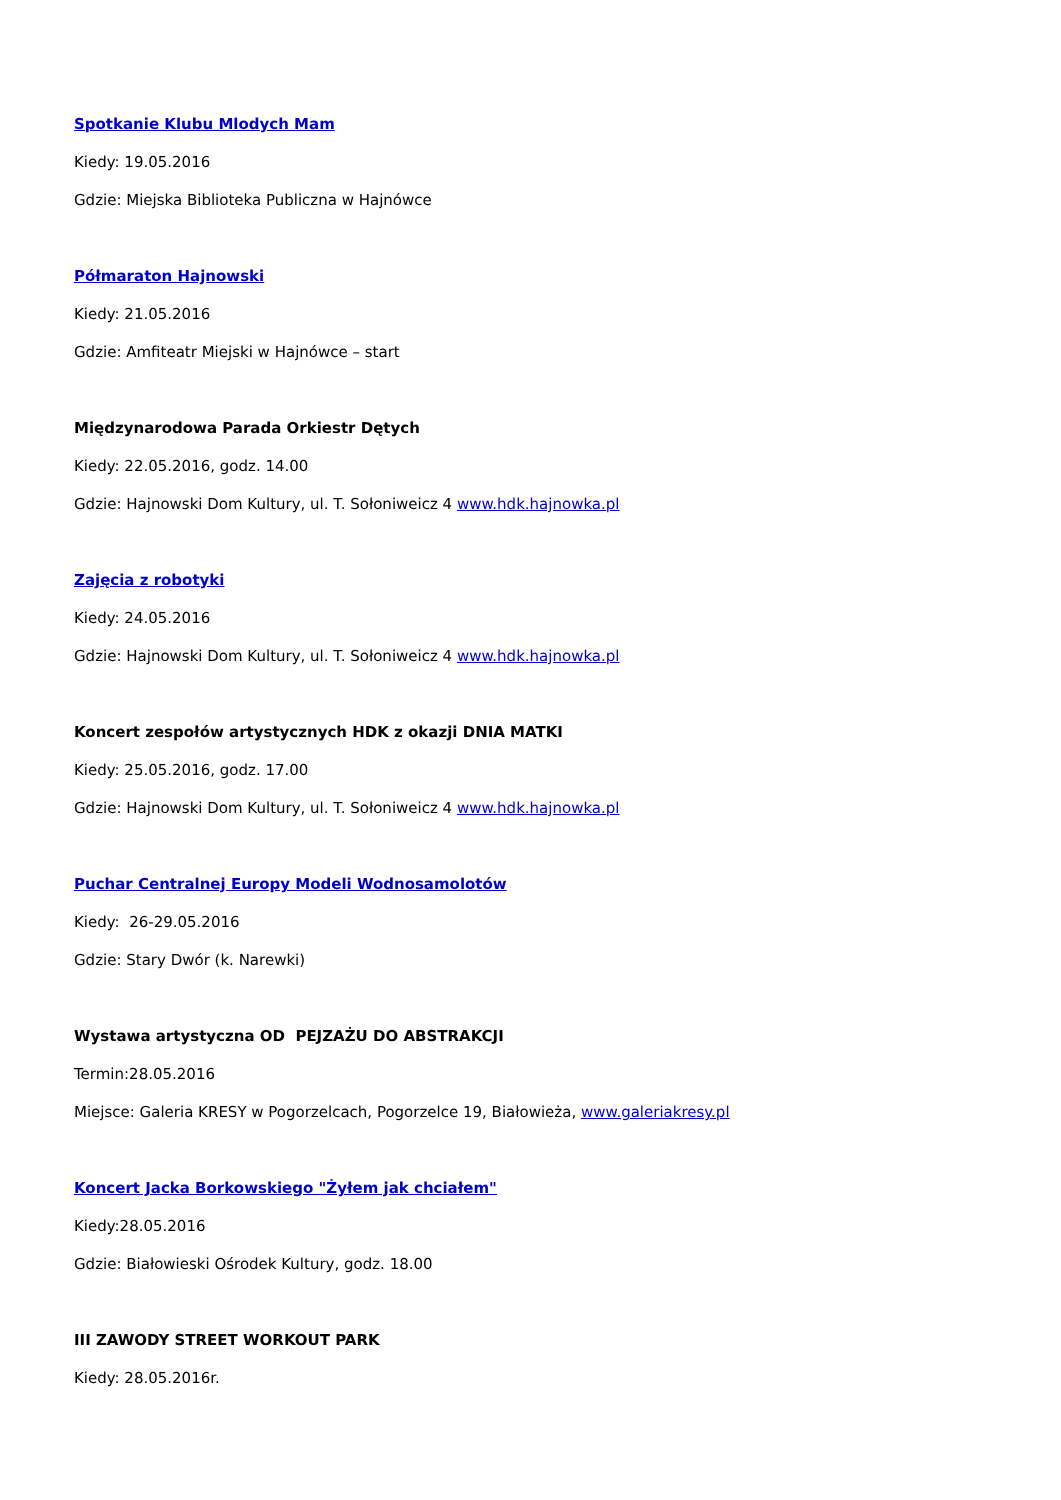Spotkanie Klubu Mlodych Mam
Kiedy: 19.05.2016
Gdzie: Miejska Biblioteka Publiczna w Hajnówce
Półmaraton Hajnowski
Kiedy: 21.05.2016
Gdzie: Amfiteatr Miejski w Hajnówce – start
Międzynarodowa Parada Orkiestr Dętych
Kiedy: 22.05.2016, godz. 14.00
Gdzie: Hajnowski Dom Kultury, ul. T. Sołoniweicz 4 www.hdk.hajnowka.pl
Zajęcia z robotyki
Kiedy: 24.05.2016
Gdzie: Hajnowski Dom Kultury, ul. T. Sołoniweicz 4 www.hdk.hajnowka.pl
Koncert zespołów artystycznych HDK z okazji DNIA MATKI
Kiedy: 25.05.2016, godz. 17.00
Gdzie: Hajnowski Dom Kultury, ul. T. Sołoniweicz 4 www.hdk.hajnowka.pl
Puchar Centralnej Europy Modeli Wodnosamolotów
Kiedy: 26-29.05.2016
Gdzie: Stary Dwór (k. Narewki)
Wystawa artystyczna OD PEJZAŻU DO ABSTRAKCJI
Termin:28.05.2016
Miejsce: Galeria KRESY w Pogorzelcach, Pogorzelce 19, Białowieża, www.galeriakresy.pl
Koncert Jacka Borkowskiego "Żyłem jak chciałem"
Kiedy:28.05.2016
Gdzie: Białowieski Ośrodek Kultury, godz. 18.00
III ZAWODY STREET WORKOUT PARK
Kiedy: 28.05.2016r.